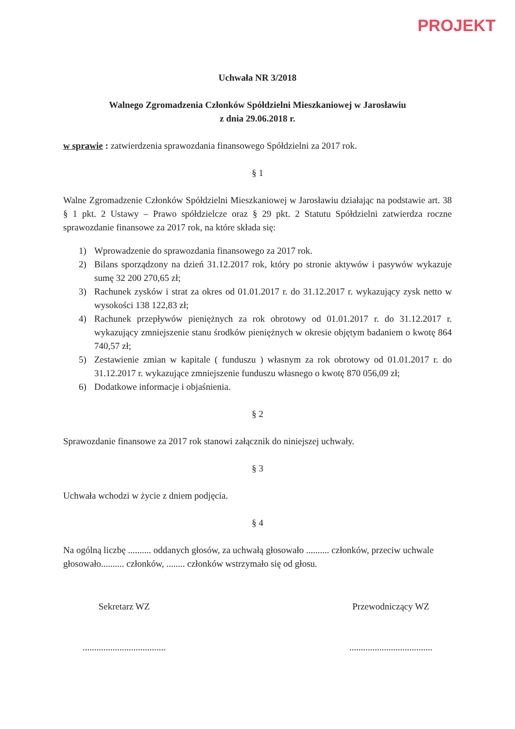PROJEKT
Uchwała NR 3/2018
Walnego Zgromadzenia Członków Spółdzielni Mieszkaniowej w Jarosławiu
z dnia 29.06.2018 r.
w sprawie : zatwierdzenia sprawozdania finansowego Spółdzielni za 2017 rok.
§ 1
Walne Zgromadzenie Członków Spółdzielni Mieszkaniowej w Jarosławiu działając na podstawie art. 38 § 1 pkt. 2 Ustawy – Prawo spółdzielcze oraz § 29 pkt. 2 Statutu Spółdzielni zatwierdza roczne sprawozdanie finansowe za 2017 rok, na które składa się:
1) Wprowadzenie do sprawozdania finansowego za 2017 rok.
2) Bilans sporządzony na dzień 31.12.2017 rok, który po stronie aktywów i pasywów wykazuje sumę 32 200 270,65 zł;
3) Rachunek zysków i strat za okres od 01.01.2017 r. do 31.12.2017 r. wykazujący zysk netto w wysokości 138 122,83 zł;
4) Rachunek przepływów pieniężnych za rok obrotowy od 01.01.2017 r. do 31.12.2017 r. wykazujący zmniejszenie stanu środków pieniężnych w okresie objętym badaniem o kwotę 864 740,57 zł;
5) Zestawienie zmian w kapitale ( funduszu ) własnym za rok obrotowy od 01.01.2017 r. do 31.12.2017 r. wykazujące zmniejszenie funduszu własnego o kwotę 870 056,09 zł;
6) Dodatkowe informacje i objaśnienia.
§ 2
Sprawozdanie finansowe za 2017 rok stanowi załącznik do niniejszej uchwały.
§ 3
Uchwała wchodzi w życie z dniem podjęcia.
§ 4
Na ogólną liczbę .......... oddanych głosów, za uchwałą głosowało .......... członków, przeciw uchwale głosowało.......... członków, ........ członków wstrzymało się od głosu.
Sekretarz WZ
....................................
Przewodniczący WZ
....................................